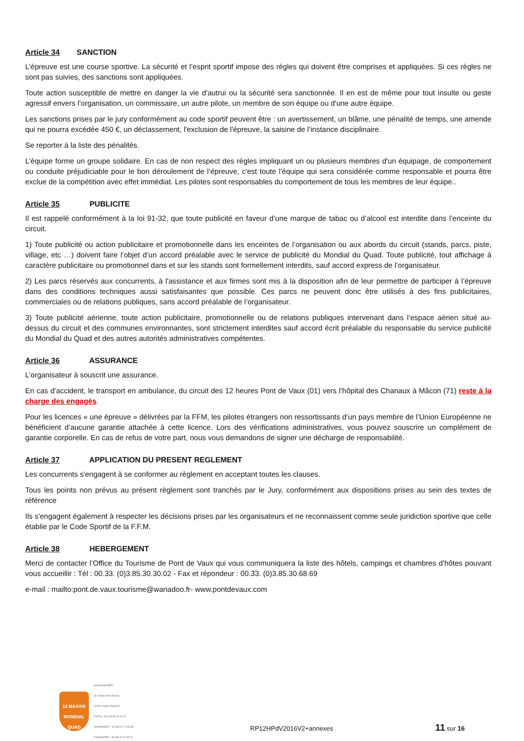Article 34 SANCTION
L’épreuve est une course sportive. La sécurité et l’esprit sportif impose des règles qui doivent être comprises et appliquées. Si ces règles ne sont pas suivies, des sanctions sont appliquées.
Toute action susceptible de mettre en danger la vie d'autrui ou la sécurité sera sanctionnée. Il en est de même pour tout insulte ou geste agressif envers l’organisation, un commissaire, un autre pilote, un membre de son équipe ou d'une autre équipe.
Les sanctions prises par le jury conformément au code sportif peuvent être : un avertissement, un blâme, une pénalité de temps, une amende qui ne pourra excédée 450 €, un déclassement, l'exclusion de l'épreuve, la saisine de l’instance disciplinaire.
Se reporter à la liste des pénalités.
L’équipe forme un groupe solidaire. En cas de non respect des règles impliquant un ou plusieurs membres d'un équipage, de comportement ou conduite préjudiciable pour le bon déroulement de l’épreuve, c'est toute l'équipe qui sera considérée comme responsable et pourra être exclue de la compétition avec effet immédiat. Les pilotes sont responsables du comportement de tous les membres de leur équipe..
Article 35 PUBLICITE
Il est rappelé conformément à la loi 91-32, que toute publicité en faveur d’une marque de tabac ou d’alcool est interdite dans l’enceinte du circuit.
1) Toute publicité ou action publicitaire et promotionnelle dans les enceintes de l’organisation ou aux abords du circuit (stands, parcs, piste, village, etc …) doivent faire l’objet d’un accord préalable avec le service de publicité du Mondial du Quad. Toute publicité, tout affichage à caractère publicitaire ou promotionnel dans et sur les stands sont formellement interdits, sauf accord express de l’organisateur.
2) Les parcs réservés aux concurrents, à l'assistance et aux firmes sont mis à la disposition afin de leur permettre de participer à l’épreuve dans des conditions techniques aussi satisfaisantes que possible. Ces parcs ne peuvent donc être utilisés à des fins publicitaires, commerciales ou de relations publiques, sans accord préalable de l’organisateur.
3) Toute publicité aérienne, toute action publicitaire, promotionnelle ou de relations publiques intervenant dans l’espace aérien situé au- dessus du circuit et des communes environnantes, sont strictement interdites sauf accord écrit préalable du responsable du service publicité du Mondial du Quad et des autres autorités administratives compétentes.
Article 36 ASSURANCE
L’organisateur à souscrit une assurance.
En cas d’accident, le transport en ambulance, du circuit des 12 heures Pont de Vaux (01) vers l’hôpital des Chanaux à Mâcon (71) reste à la charge des engagés.
Pour les licences « une épreuve » délivrées par la FFM, les pilotes étrangers non ressortissants d’un pays membre de l’Union Européenne ne bénéficient d’aucune garantie attachée à cette licence. Lors des vérifications administratives, vous pouvez souscrire un complément de garantie corporelle. En cas de refus de votre part, nous vous demandons de signer une décharge de responsabilité.
Article 37 APPLICATION DU PRESENT REGLEMENT
Les concurrents s'engagent à se conformer au règlement en acceptant toutes les clauses.
Tous les points non prévus au présent règlement sont tranchés par le Jury, conformément aux dispositions prises au sein des textes de référence
Ils s'engagent également à respecter les décisions prises par les organisateurs et ne reconnaissent comme seule juridiction sportive que celle établie par le Code Sportif de la F.F.M.
Article 38 HEBERGEMENT
Merci de contacter l’Office du Tourisme de Pont de Vaux qui vous communiquera la liste des hôtels, campings et chambres d’hôtes pouvant vous accueillir : Tél : 00.33. (0)3.85.30.30.02 - Fax et répondeur : 00.33. (0)3.85.30.68.69
e-mail : mailto:pont.de.vaux.tourisme@wanadoo.fr- www.pontdevaux.com
12 MAXXIS MONDIAL QUAD
Secrétariat AMPV
32 chemin des creuses
01290 Crottet FRANCE
Tél/Fax : 33 (0)3 85 23 10 07
M.MAINGRET : 33 (0)6 07 71 65 98
R.MAINGRET : 33 (0)6 11 70 55 22
RP12HPdV2016V2+annexes
11 sur 16